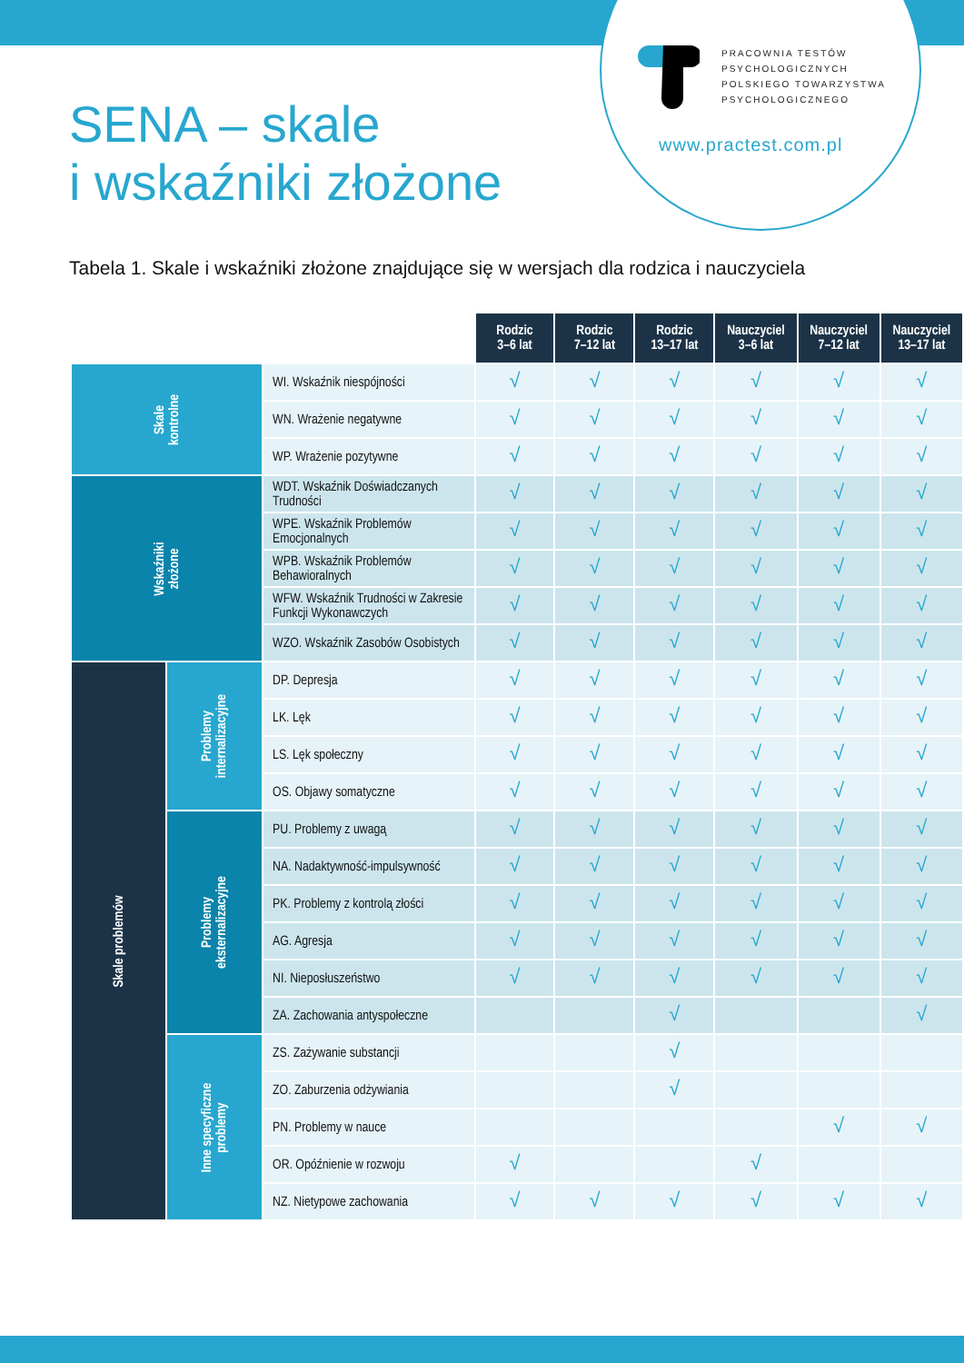PRACOWNIA TESTÓW
PSYCHOLOGICZNYCH
POLSKIEGO TOWARZYSTWA
PSYCHOLOGICZNEGO
www.practest.com.pl
SENA – skale
i wskaźniki złożone
Tabela 1. Skale i wskaźniki złożone znajdujące się w wersjach dla rodzica i nauczyciela
| | | | Rodzic 3–6 lat | Rodzic 7–12 lat | Rodzic 13–17 lat | Nauczyciel 3–6 lat | Nauczyciel 7–12 lat | Nauczyciel 13–17 lat |
| Skale kontrolne | | WI. Wskaźnik niespójności | √ | √ | √ | √ | √ | √ |
| | | WN. Wrażenie negatywne | √ | √ | √ | √ | √ | √ |
| | | WP. Wrażenie pozytywne | √ | √ | √ | √ | √ | √ |
| Wskaźniki złożone | | WDT. Wskaźnik Doświadczanych Trudności | √ | √ | √ | √ | √ | √ |
| | | WPE. Wskaźnik Problemów Emocjonalnych | √ | √ | √ | √ | √ | √ |
| | | WPB. Wskaźnik Problemów Behawioralnych | √ | √ | √ | √ | √ | √ |
| | | WFW. Wskaźnik Trudności w Zakresie Funkcji Wykonawczych | √ | √ | √ | √ | √ | √ |
| | | WZO. Wskaźnik Zasobów Osobistych | √ | √ | √ | √ | √ | √ |
| Skale problemów | Problemy internalizacyjne | DP. Depresja | √ | √ | √ | √ | √ | √ |
| | | LK. Lęk | √ | √ | √ | √ | √ | √ |
| | | LS. Lęk społeczny | √ | √ | √ | √ | √ | √ |
| | | OS. Objawy somatyczne | √ | √ | √ | √ | √ | √ |
| | Problemy eksternalizacyjne | PU. Problemy z uwagą | √ | √ | √ | √ | √ | √ |
| | | NA. Nadaktywność-impulsywność | √ | √ | √ | √ | √ | √ |
| | | PK. Problemy z kontrolą złości | √ | √ | √ | √ | √ | √ |
| | | AG. Agresja | √ | √ | √ | √ | √ | √ |
| | | NI. Nieposłuszeństwo | √ | √ | √ | √ | √ | √ |
| | | ZA. Zachowania antyspołeczne | | | √ | | | √ |
| | Inne specyficzne problemy | ZS. Zażywanie substancji | | | √ | | | |
| | | ZO. Zaburzenia odżywiania | | | √ | | | |
| | | PN. Problemy w nauce | | | | | √ | √ |
| | | OR. Opóźnienie w rozwoju | √ | | | √ | | |
| | | NZ. Nietypowe zachowania | √ | √ | √ | √ | √ | √ |